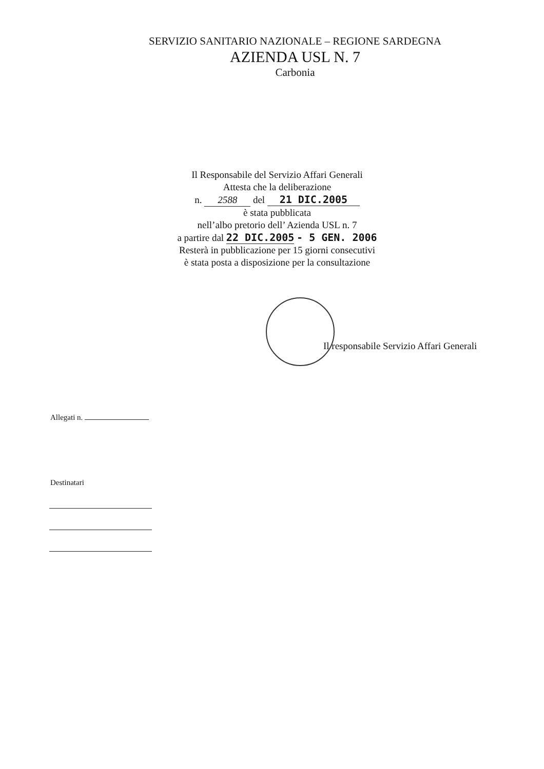SERVIZIO SANITARIO NAZIONALE – REGIONE SARDEGNA
AZIENDA USL N. 7
Carbonia
Il Responsabile del Servizio Affari Generali
Attesta che la deliberazione
n. 2588 del 21 DIC.2005
è stata pubblicata
nell’albo pretorio dell’ Azienda USL n. 7
a partire dal 22 DIC.2005 - 5 GEN. 2006
Resterà in pubblicazione per 15 giorni consecutivi
è stata posta a disposizione per la consultazione
Il responsabile Servizio Affari Generali
Allegati n.
Destinatari